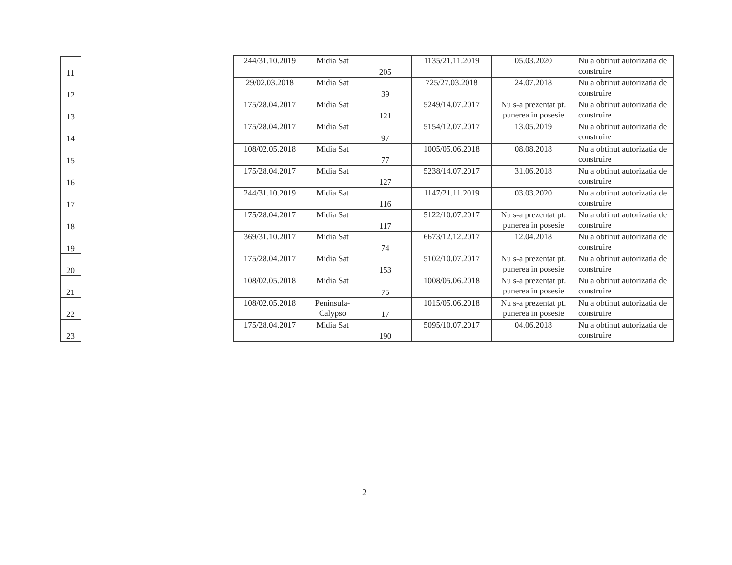| 11 |
| 12 |
| 13 |
| 14 |
| 15 |
| 16 |
| 17 |
| 18 |
| 19 |
| 20 |
| 21 |
| 22 |
| 23 |
| 244/31.10.2019 | Midia Sat | 205 | 1135/21.11.2019 | 05.03.2020 | Nu a obtinut autorizatia de construire |
| 29/02.03.2018 | Midia Sat | 39 | 725/27.03.2018 | 24.07.2018 | Nu a obtinut autorizatia de construire |
| 175/28.04.2017 | Midia Sat | 121 | 5249/14.07.2017 | Nu s-a prezentat pt. punerea in posesie | Nu a obtinut autorizatia de construire |
| 175/28.04.2017 | Midia Sat | 97 | 5154/12.07.2017 | 13.05.2019 | Nu a obtinut autorizatia de construire |
| 108/02.05.2018 | Midia Sat | 77 | 1005/05.06.2018 | 08.08.2018 | Nu a obtinut autorizatia de construire |
| 175/28.04.2017 | Midia Sat | 127 | 5238/14.07.2017 | 31.06.2018 | Nu a obtinut autorizatia de construire |
| 244/31.10.2019 | Midia Sat | 116 | 1147/21.11.2019 | 03.03.2020 | Nu a obtinut autorizatia de construire |
| 175/28.04.2017 | Midia Sat | 117 | 5122/10.07.2017 | Nu s-a prezentat pt. punerea in posesie | Nu a obtinut autorizatia de construire |
| 369/31.10.2017 | Midia Sat | 74 | 6673/12.12.2017 | 12.04.2018 | Nu a obtinut autorizatia de construire |
| 175/28.04.2017 | Midia Sat | 153 | 5102/10.07.2017 | Nu s-a prezentat pt. punerea in posesie | Nu a obtinut autorizatia de construire |
| 108/02.05.2018 | Midia Sat | 75 | 1008/05.06.2018 | Nu s-a prezentat pt. punerea in posesie | Nu a obtinut autorizatia de construire |
| 108/02.05.2018 | Peninsula-Calypso | 17 | 1015/05.06.2018 | Nu s-a prezentat pt. punerea in posesie | Nu a obtinut autorizatia de construire |
| 175/28.04.2017 | Midia Sat | 190 | 5095/10.07.2017 | 04.06.2018 | Nu a obtinut autorizatia de construire |
2